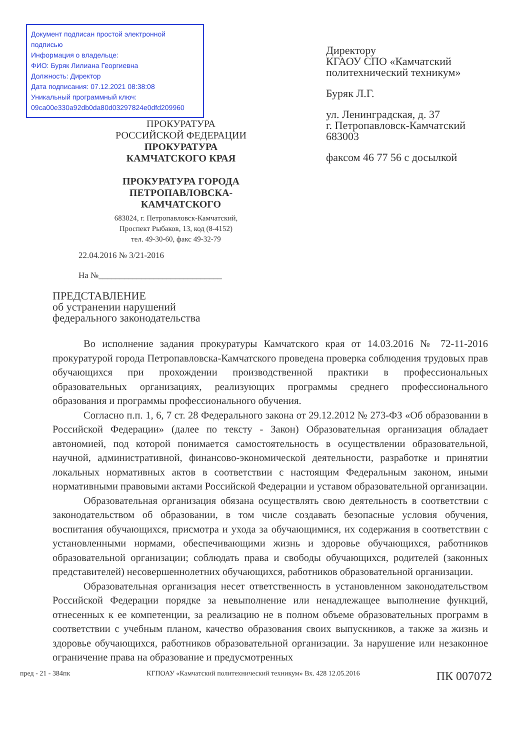Документ подписан простой электронной подписью
Информация о владельце:
ФИО: Буряк Лилиана Георгиевна
Должность: Директор
Дата подписания: 07.12.2021 08:38:08
Уникальный программный ключ:
09ca00e330a92db0da80d03297824e0dfd209960
ПРОКУРАТУРА
РОССИЙСКОЙ ФЕДЕРАЦИИ
ПРОКУРАТУРА
КАМЧАТСКОГО КРАЯ
ПРОКУРАТУРА ГОРОДА
ПЕТРОПАВЛОВСКА-
КАМЧАТСКОГО
683024, г. Петропавловск-Камчатский,
Проспект Рыбаков, 13, код (8-4152)
тел. 49-30-60, факс 49-32-79
22.04.2016 № 3/21-2016
На №_____________________________
Директору
КГАОУ СПО «Камчатский
политехнический техникум»
Буряк Л.Г.
ул. Ленинградская, д. 37
г. Петропавловск-Камчатский
683003
факсом 46 77 56 с досылкой
ПРЕДСТАВЛЕНИЕ
об устранении нарушений
федерального законодательства
Во исполнение задания прокуратуры Камчатского края от 14.03.2016 № 72-11-2016 прокуратурой города Петропавловска-Камчатского проведена проверка соблюдения трудовых прав обучающихся при прохождении производственной практики в профессиональных образовательных организациях, реализующих программы среднего профессионального образования и программы профессионального обучения.
Согласно п.п. 1, 6, 7 ст. 28 Федерального закона от 29.12.2012 № 273-ФЗ «Об образовании в Российской Федерации» (далее по тексту - Закон) Образовательная организация обладает автономией, под которой понимается самостоятельность в осуществлении образовательной, научной, административной, финансово-экономической деятельности, разработке и принятии локальных нормативных актов в соответствии с настоящим Федеральным законом, иными нормативными правовыми актами Российской Федерации и уставом образовательной организации.
Образовательная организация обязана осуществлять свою деятельность в соответствии с законодательством об образовании, в том числе создавать безопасные условия обучения, воспитания обучающихся, присмотра и ухода за обучающимися, их содержания в соответствии с установленными нормами, обеспечивающими жизнь и здоровье обучающихся, работников образовательной организации; соблюдать права и свободы обучающихся, родителей (законных представителей) несовершеннолетних обучающихся, работников образовательной организации.
Образовательная организация несет ответственность в установленном законодательством Российской Федерации порядке за невыполнение или ненадлежащее выполнение функций, отнесенных к ее компетенции, за реализацию не в полном объеме образовательных программ в соответствии с учебным планом, качество образования своих выпускников, а также за жизнь и здоровье обучающихся, работников образовательной организации. За нарушение или незаконное ограничение права на образование и предусмотренных
пред - 21 - 384пк КГПОАУ «Камчатский политехнический техникум» Вх. 428 12.05.2016 ПК 007072